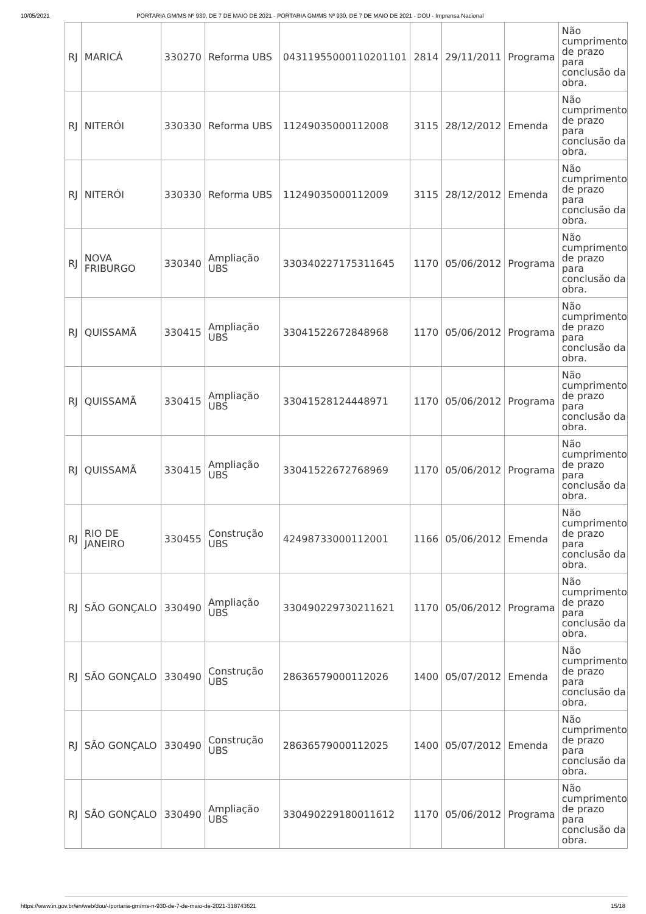10/05/2021 PORTARIA GM/MS Nº 930, DE 7 DE MAIO DE 2021 - PORTARIA GM/MS Nº 930, DE 7 DE MAIO DE 2021 - DOU - Imprensa Nacional
| RJ | MARICÁ | 330270 | Reforma UBS | 04311955000110201101 | 2814 | 29/11/2011 | Programa | Não cumprimento de prazo para conclusão da obra. |
| RJ | NITERÓI | 330330 | Reforma UBS | 11249035000112008 | 3115 | 28/12/2012 | Emenda | Não cumprimento de prazo para conclusão da obra. |
| RJ | NITERÓI | 330330 | Reforma UBS | 11249035000112009 | 3115 | 28/12/2012 | Emenda | Não cumprimento de prazo para conclusão da obra. |
| RJ | NOVA FRIBURGO | 330340 | Ampliação UBS | 330340227175311645 | 1170 | 05/06/2012 | Programa | Não cumprimento de prazo para conclusão da obra. |
| RJ | QUISSAMÃ | 330415 | Ampliação UBS | 33041522672848968 | 1170 | 05/06/2012 | Programa | Não cumprimento de prazo para conclusão da obra. |
| RJ | QUISSAMÃ | 330415 | Ampliação UBS | 33041528124448971 | 1170 | 05/06/2012 | Programa | Não cumprimento de prazo para conclusão da obra. |
| RJ | QUISSAMÃ | 330415 | Ampliação UBS | 33041522672768969 | 1170 | 05/06/2012 | Programa | Não cumprimento de prazo para conclusão da obra. |
| RJ | RIO DE JANEIRO | 330455 | Construção UBS | 42498733000112001 | 1166 | 05/06/2012 | Emenda | Não cumprimento de prazo para conclusão da obra. |
| RJ | SÃO GONÇALO | 330490 | Ampliação UBS | 330490229730211621 | 1170 | 05/06/2012 | Programa | Não cumprimento de prazo para conclusão da obra. |
| RJ | SÃO GONÇALO | 330490 | Construção UBS | 28636579000112026 | 1400 | 05/07/2012 | Emenda | Não cumprimento de prazo para conclusão da obra. |
| RJ | SÃO GONÇALO | 330490 | Construção UBS | 28636579000112025 | 1400 | 05/07/2012 | Emenda | Não cumprimento de prazo para conclusão da obra. |
| RJ | SÃO GONÇALO | 330490 | Ampliação UBS | 330490229180011612 | 1170 | 05/06/2012 | Programa | Não cumprimento de prazo para conclusão da obra. |
https://www.in.gov.br/en/web/dou/-/portaria-gm/ms-n-930-de-7-de-maio-de-2021-318743621 15/18